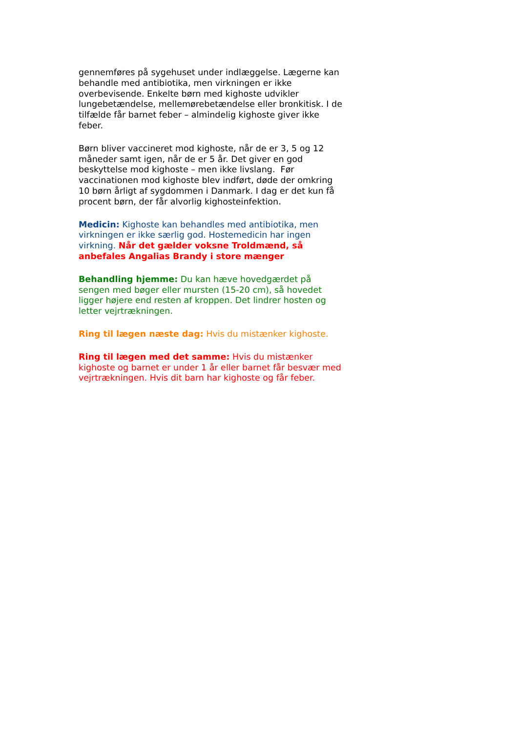gennemføres på sygehuset under indlæggelse. Lægerne kan behandle med antibiotika, men virkningen er ikke overbevisende. Enkelte børn med kighoste udvikler lungebetændelse, mellemørebetændelse eller bronkitisk. I de tilfælde får barnet feber – almindelig kighoste giver ikke feber.
Børn bliver vaccineret mod kighoste, når de er 3, 5 og 12 måneder samt igen, når de er 5 år. Det giver en god beskyttelse mod kighoste – men ikke livslang. Før vaccinationen mod kighoste blev indført, døde der omkring 10 børn årligt af sygdommen i Danmark. I dag er det kun få procent børn, der får alvorlig kighosteinfektion.
Medicin: Kighoste kan behandles med antibiotika, men virkningen er ikke særlig god. Hostemedicin har ingen virkning. Når det gælder voksne Troldmænd, så anbefales Angalias Brandy i store mænger
Behandling hjemme: Du kan hæve hovedgærdet på sengen med bøger eller mursten (15-20 cm), så hovedet ligger højere end resten af kroppen. Det lindrer hosten og letter vejrtrækningen.
Ring til lægen næste dag: Hvis du mistænker kighoste.
Ring til lægen med det samme: Hvis du mistænker kighoste og barnet er under 1 år eller barnet får besvær med vejrtrækningen. Hvis dit barn har kighoste og får feber.